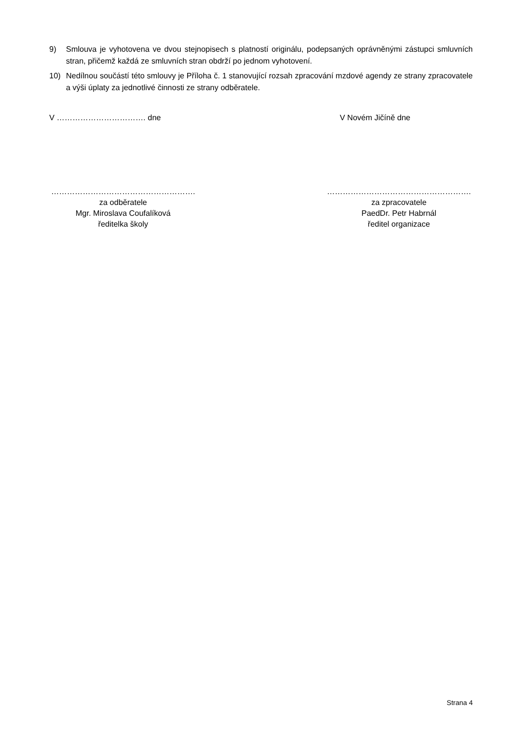9) Smlouva je vyhotovena ve dvou stejnopisech s platností originálu, podepsaných oprávněnými zástupci smluvních stran, přičemž každá ze smluvních stran obdrží po jednom vyhotovení.
10) Nedílnou součástí této smlouvy je Příloha č. 1 stanovující rozsah zpracování mzdové agendy ze strany zpracovatele a výši úplaty za jednotlivé činnosti ze strany odběratele.
V ……………………………. dne V Novém Jičíně dne
……………………………………………….
za odběratele
Mgr. Miroslava Coufalíková
ředitelka školy
……………………………………………….
za zpracovatele
PaedDr. Petr Habrnál
ředitel organizace
Strana 4